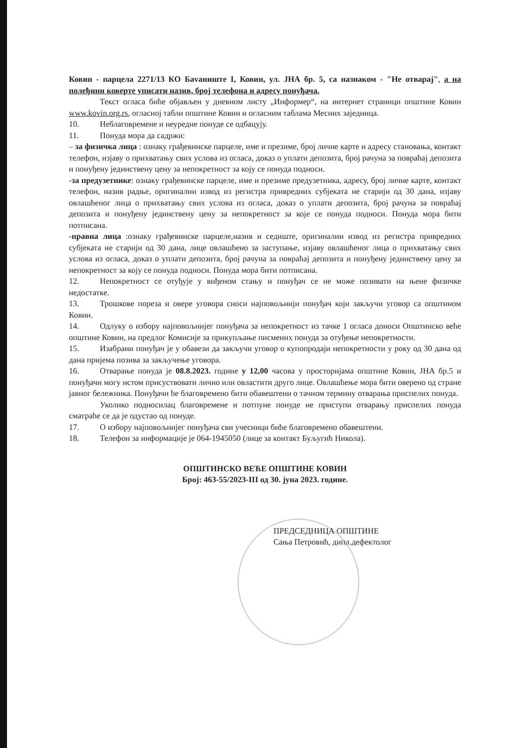Ковин - парцела 2271/13 КО Бavaниште I, Ковин, ул. ЈНА бр. 5, са назнаком - "Не отварај", а на полеђини коверте уписати назив, број телефона и адресу понуђача.
Текст огласа биће објављен у дневном листу „Информер“, на интернет страници општине Ковин www.kovin.org.rs, огласној табли општине Ковин и огласним таблама Месних заједница.
10. Неблаговремене и неуредне понуде се одбацују.
11. Понуда мора да садржи:
– за физичка лица : ознаку грађевинске парцеле, име и презиме, број личне карте и адресу становања, контакт телефон, изјаву о прихватању свих услова из огласа, доказ о уплати депозита, број рачуна за повраћај депозита и понуђену јединствену цену за непокретност за коју се понуда подноси.
-за предузетнике: ознаку грађевинске парцеле, име и презиме предузетника, адресу, број личне карте, контакт телефон, назив радње, оригинални извод из регистра привредних субјеката не старији од 30 дана, изјаву овлашћеног лица о прихватању свих услова из огласа, доказ о уплати депозита, број рачуна за повраћај депозита и понуђену јединствену цену за непокретност за које се понуда подноси. Понуда мора бити потписана.
-правна лица :ознаку грађевинске парцеле,назив и седиште, оригинални извод из регистра привредних субјеката не старији од 30 дана, лице овлашћено за заступање, изјаву овлашћеног лица о прихватању свих услова из огласа, доказ о уплати депозита, број рачуна за повраћај депозита и понуђену јединствену цену за непокретност за коју се понуда подноси. Понуда мора бити потписана.
12. Непокретност се отуђује у виђеном стању и понуђач се не може позивати на њене физичке недостатке.
13. Трошкове пореза и овере уговора сноси најповољнији понуђач који закључи уговор са општином Ковин.
14. Одлуку о избору најповољнијег понуђача за непокретност из тачке 1 огласа доноси Општинско веће општине Ковин, на предлог Комисије за прикупљање писмених понуда за отуђење непокретности.
15. Изабрани понуђач је у обавези да закључи уговор о купопродаји непокретности у року од 30 дана од дана пријема позива за закључење уговора.
16. Отварање понуда је 08.8.2023. године у 12,00 часова у просторијама општине Ковин, ЈНА бр.5 и понуђачи могу истом присуствовати лично или овластити друго лице. Овлашћење мора бити оверено од стране јавног бележника. Понуђачи ће благовремено бити обавештени о тачном термину отварања приспелих понуда.
Уколико подносилац благовремене и потпуне понуде не приступи отварању приспелих понуда сматраће се да је одустао од понуде.
17. О избору најповољнијег понуђача сви учесници биће благовремено обавештени.
18. Телефон за информације је 064-1945050 (лице за контакт Буљугић Никола).
ОПШТИНСКО ВЕЋЕ ОПШТИНЕ КОВИН
Број: 463-55/2023-III од 30. јуна 2023. године.
ПРЕДСЕДНИЦА ОПШТИНЕ
Сања Петровић, дипл.дефектолог